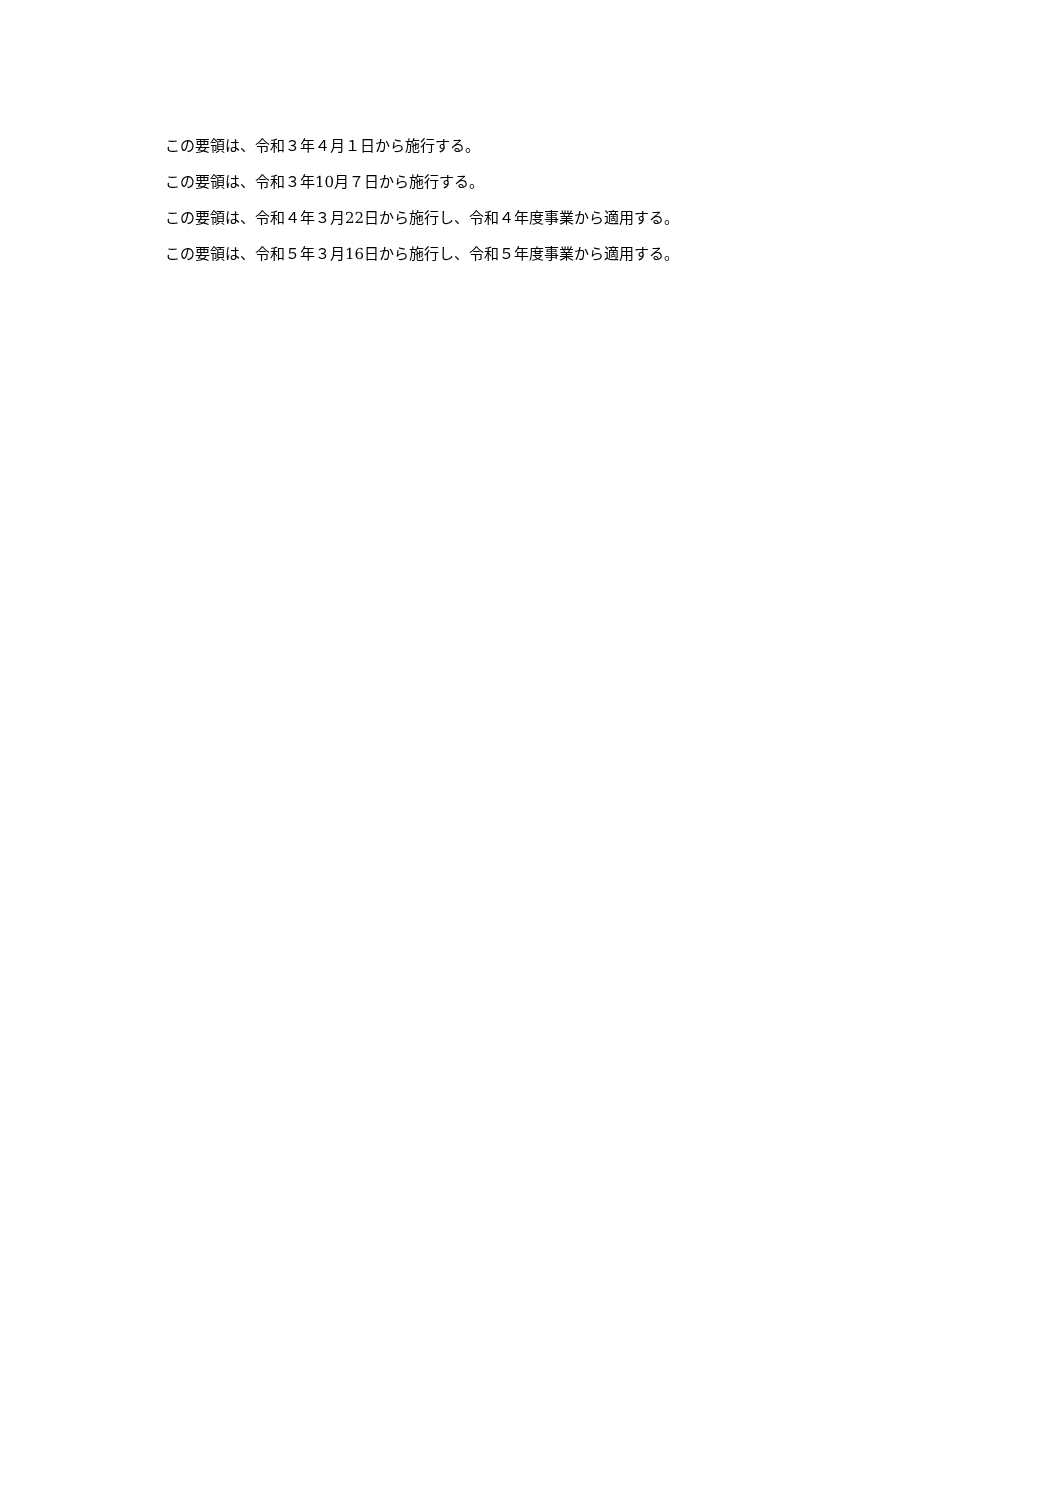この要領は、令和３年４月１日から施行する。
この要領は、令和３年10月７日から施行する。
この要領は、令和４年３月22日から施行し、令和４年度事業から適用する。
この要領は、令和５年３月16日から施行し、令和５年度事業から適用する。